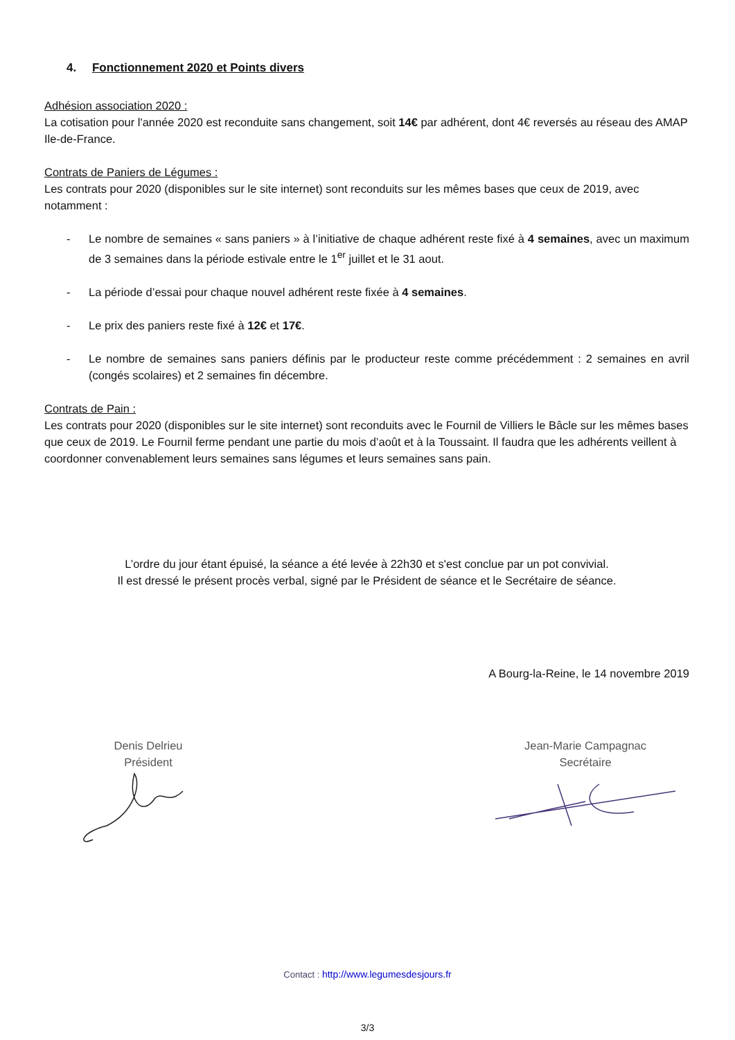4. Fonctionnement 2020 et Points divers
Adhésion association 2020 :
La cotisation pour l'année 2020 est reconduite sans changement, soit 14€ par adhérent, dont 4€ reversés au réseau des AMAP Ile-de-France.
Contrats de Paniers de Légumes :
Les contrats pour 2020 (disponibles sur le site internet) sont reconduits sur les mêmes bases que ceux de 2019, avec notamment :
- Le nombre de semaines « sans paniers » à l’initiative de chaque adhérent reste fixé à 4 semaines, avec un maximum de 3 semaines dans la période estivale entre le 1<sup>er</sup> juillet et le 31 aout.
- La période d’essai pour chaque nouvel adhérent reste fixée à 4 semaines.
- Le prix des paniers reste fixé à 12€ et 17€.
- Le nombre de semaines sans paniers définis par le producteur reste comme précédemment : 2 semaines en avril (congés scolaires) et 2 semaines fin décembre.
Contrats de Pain :
Les contrats pour 2020 (disponibles sur le site internet) sont reconduits avec le Fournil de Villiers le Bâcle sur les mêmes bases que ceux de 2019. Le Fournil ferme pendant une partie du mois d’août et à la Toussaint. Il faudra que les adhérents veillent à coordonner convenablement leurs semaines sans légumes et leurs semaines sans pain.
L’ordre du jour étant épuisé, la séance a été levée à 22h30 et s'est conclue par un pot convivial.
Il est dressé le présent procès verbal, signé par le Président de séance et le Secrétaire de séance.
A Bourg-la-Reine, le 14 novembre 2019
Denis Delrieu
Président
Jean-Marie Campagnac
Secrétaire
Contact : http://www.legumesdesjours.fr
3/3